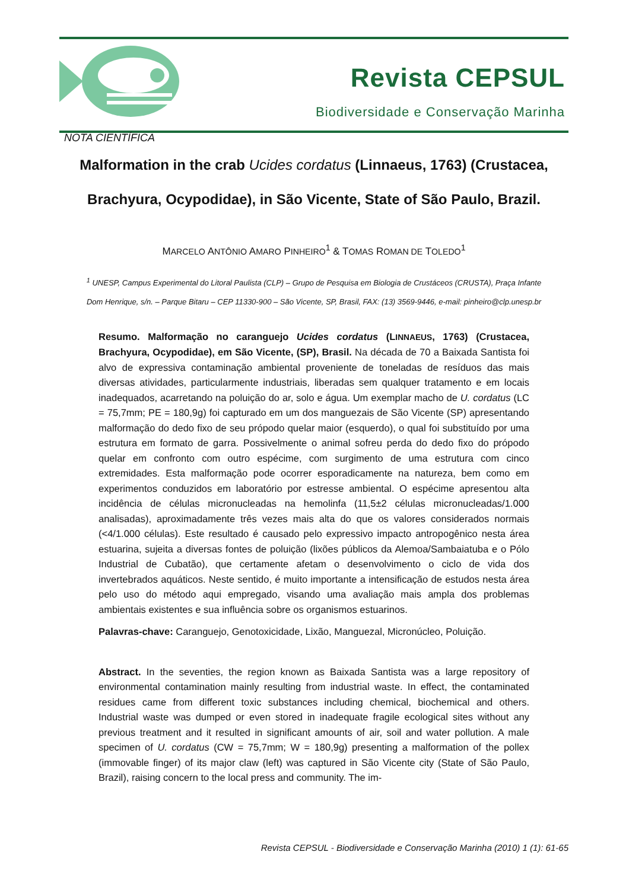Revista CEPSUL
Biodiversidade e Conservação Marinha
NOTA CIENTÍFICA
Malformation in the crab Ucides cordatus (Linnaeus, 1763) (Crustacea,
Brachyura, Ocypodidae), in São Vicente, State of São Paulo, Brazil.
MARCELO ANTÔNIO AMARO PINHEIRO<sup>1</sup> & TOMAS ROMAN DE TOLEDO<sup>1</sup>
<sup>1</sup> UNESP, Campus Experimental do Litoral Paulista (CLP) – Grupo de Pesquisa em Biologia de Crustáceos (CRUSTA), Praça Infante
Dom Henrique, s/n. – Parque Bitaru – CEP 11330-900 – São Vicente, SP, Brasil, FAX: (13) 3569-9446, e-mail: pinheiro@clp.unesp.br
Resumo. Malformação no caranguejo Ucides cordatus (LINNAEUS, 1763) (Crustacea, Brachyura, Ocypodidae), em São Vicente, (SP), Brasil. Na década de 70 a Baixada Santista foi alvo de expressiva contaminação ambiental proveniente de toneladas de resíduos das mais diversas atividades, particularmente industriais, liberadas sem qualquer tratamento e em locais inadequados, acarretando na poluição do ar, solo e água. Um exemplar macho de U. cordatus (LC = 75,7mm; PE = 180,9g) foi capturado em um dos manguezais de São Vicente (SP) apresentando malformação do dedo fixo de seu própodo quelar maior (esquerdo), o qual foi substituído por uma estrutura em formato de garra. Possivelmente o animal sofreu perda do dedo fixo do própodo quelar em confronto com outro espécime, com surgimento de uma estrutura com cinco extremidades. Esta malformação pode ocorrer esporadicamente na natureza, bem como em experimentos conduzidos em laboratório por estresse ambiental. O espécime apresentou alta incidência de células micronucleadas na hemolinfa (11,5±2 células micronucleadas/1.000 analisadas), aproximadamente três vezes mais alta do que os valores considerados normais (<4/1.000 células). Este resultado é causado pelo expressivo impacto antropogênico nesta área estuarina, sujeita a diversas fontes de poluição (lixões públicos da Alemoa/Sambaiatuba e o Pólo Industrial de Cubatão), que certamente afetam o desenvolvimento o ciclo de vida dos invertebrados aquáticos. Neste sentido, é muito importante a intensificação de estudos nesta área pelo uso do método aqui empregado, visando uma avaliação mais ampla dos problemas ambientais existentes e sua influência sobre os organismos estuarinos.
Palavras-chave: Caranguejo, Genotoxicidade, Lixão, Manguezal, Micronúcleo, Poluição.
Abstract. In the seventies, the region known as Baixada Santista was a large repository of environmental contamination mainly resulting from industrial waste. In effect, the contaminated residues came from different toxic substances including chemical, biochemical and others. Industrial waste was dumped or even stored in inadequate fragile ecological sites without any previous treatment and it resulted in significant amounts of air, soil and water pollution. A male specimen of U. cordatus (CW = 75,7mm; W = 180,9g) presenting a malformation of the pollex (immovable finger) of its major claw (left) was captured in São Vicente city (State of São Paulo, Brazil), raising concern to the local press and community. The im-
Revista CEPSUL - Biodiversidade e Conservação Marinha (2010) 1 (1): 61-65